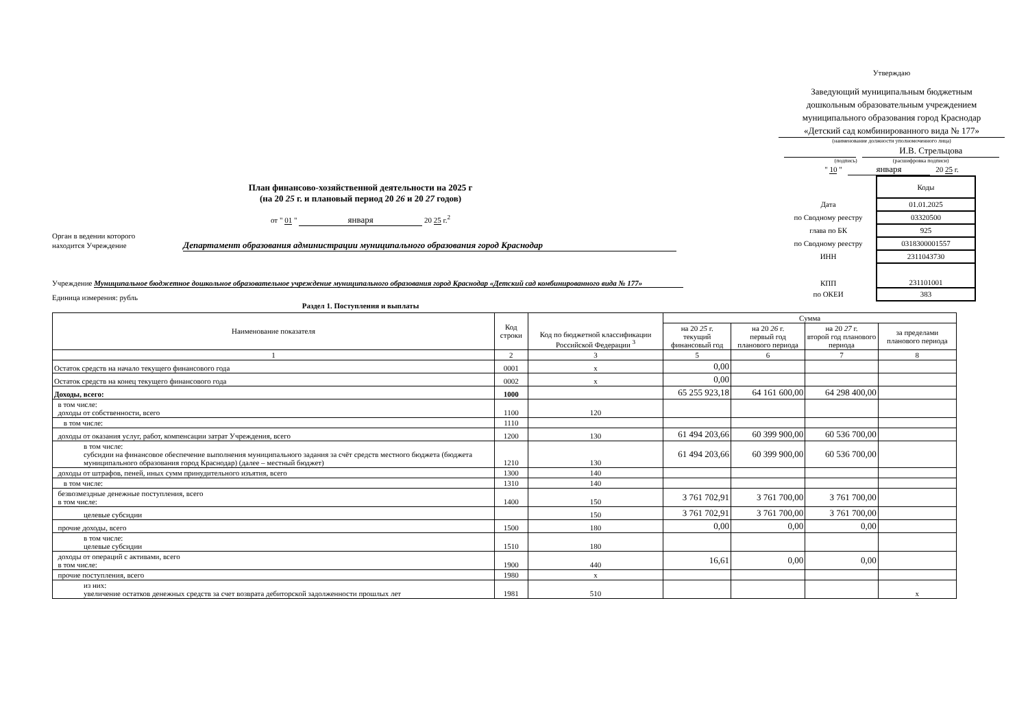Утверждаю
Заведующий муниципальным бюджетным
дошкольным образовательным учреждением
муниципального образования город Краснодар
«Детский сад комбинированного вида № 177»
(наименование должности уполномоченного лица)
И.В. Стрельцова
(подпись) (расшифровка подписи)
" 10 " января 20 25 г.
План финансово-хозяйственной деятельности на 2025 г
(на 20 25 г. и плановый период 20 26 и 20 27 годов)
от " 01 " января 20 25 г.<sup>2</sup>
Орган в ведении которого
находится Учреждение Департамент образования администрации муниципального образования город Краснодар
Учреждение Муниципальное бюджетное дошкольное образовательное учреждение муниципального образования город Краснодар «Детский сад комбинированного вида № 177»
Единица измерения: рубль
| | Коды |
| Дата | 01.01.2025 |
| по Сводному реестру | 03320500 |
| глава по БК | 925 |
| по Сводному реестру | 0318300001557 |
| ИНН | 2311043730 |
| КПП | 231101001 |
| по ОКЕИ | 383 |
Раздел 1. Поступления и выплаты
| Наименование показателя | Код строки | Код по бюджетной классификации Российской Федерации <sup>3</sup> | Сумма | | | |
| --- | --- | --- | --- | --- | --- | --- |
| | | | на 20 25 г. текущий финансовый год | на 20 26 г. первый год планового периода | на 20 27 г. второй год планового периода | за пределами планового периода |
| 1 | 2 | 3 | 5 | 6 | 7 | 8 |
| Остаток средств на начало текущего финансового года | 0001 | x | 0,00 | | | |
| Остаток средств на конец текущего финансового года | 0002 | x | 0,00 | | | |
| Доходы, всего: | 1000 | | 65 255 923,18 | 64 161 600,00 | 64 298 400,00 | |
| в том числе: доходы от собственности, всего | 1100 | 120 | | | | |
| в том числе: | 1110 | | | | | |
| доходы от оказания услуг, работ, компенсации затрат Учреждения, всего | 1200 | 130 | 61 494 203,66 | 60 399 900,00 | 60 536 700,00 | |
| в том числе: субсидии на финансовое обеспечение выполнения муниципального задания за счёт средств местного бюджета (бюджета муниципального образования город Краснодар) (далее – местный бюджет) | 1210 | 130 | 61 494 203,66 | 60 399 900,00 | 60 536 700,00 | |
| доходы от штрафов, пеней, иных сумм принудительного изъятия, всего | 1300 | 140 | | | | |
| в том числе: | 1310 | 140 | | | | |
| безвозмездные денежные поступления, всего в том числе: | 1400 | 150 | 3 761 702,91 | 3 761 700,00 | 3 761 700,00 | |
| целевые субсидии | | 150 | 3 761 702,91 | 3 761 700,00 | 3 761 700,00 | |
| прочие доходы, всего | 1500 | 180 | 0,00 | 0,00 | 0,00 | |
| в том числе: целевые субсидии | 1510 | 180 | | | | |
| доходы от операций с активами, всего в том числе: | 1900 | 440 | 16,61 | 0,00 | 0,00 | |
| прочие поступления, всего | 1980 | x | | | | |
| из них: увеличение остатков денежных средств за счет возврата дебиторской задолженности прошлых лет | 1981 | 510 | | | | x |